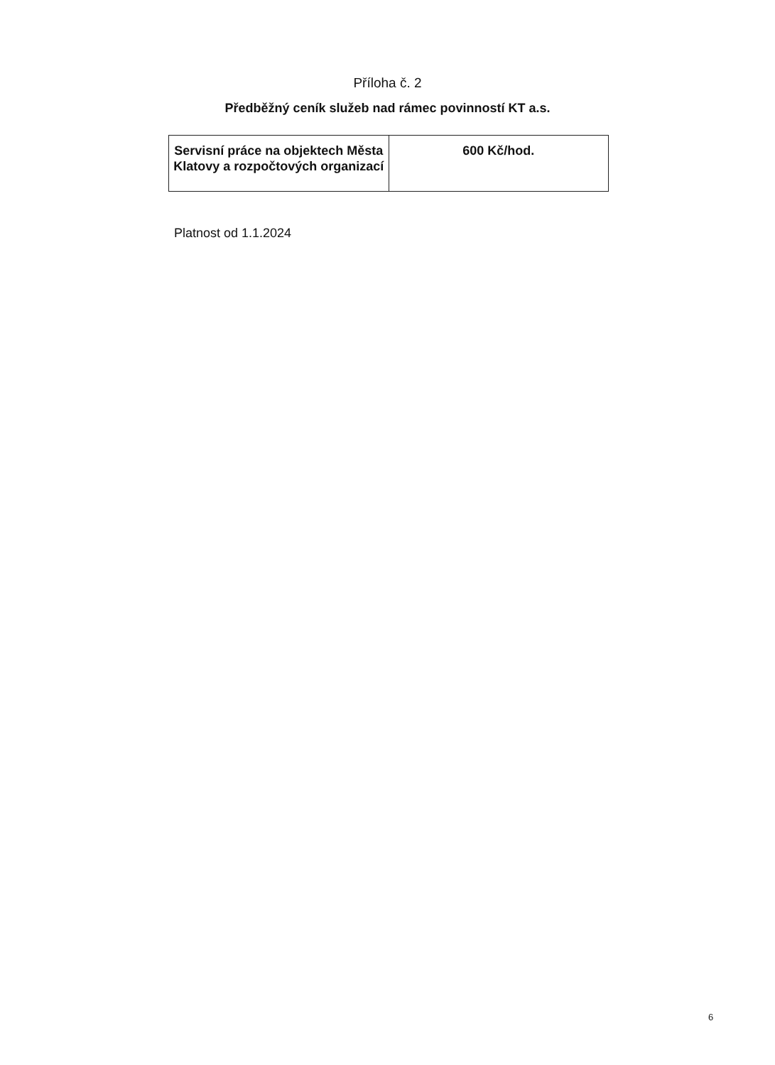Příloha č. 2
Předběžný ceník služeb nad rámec povinností KT a.s.
| Servisní práce na objektech Města Klatovy a rozpočtových organizací | 600 Kč/hod. |
Platnost od 1.1.2024
6